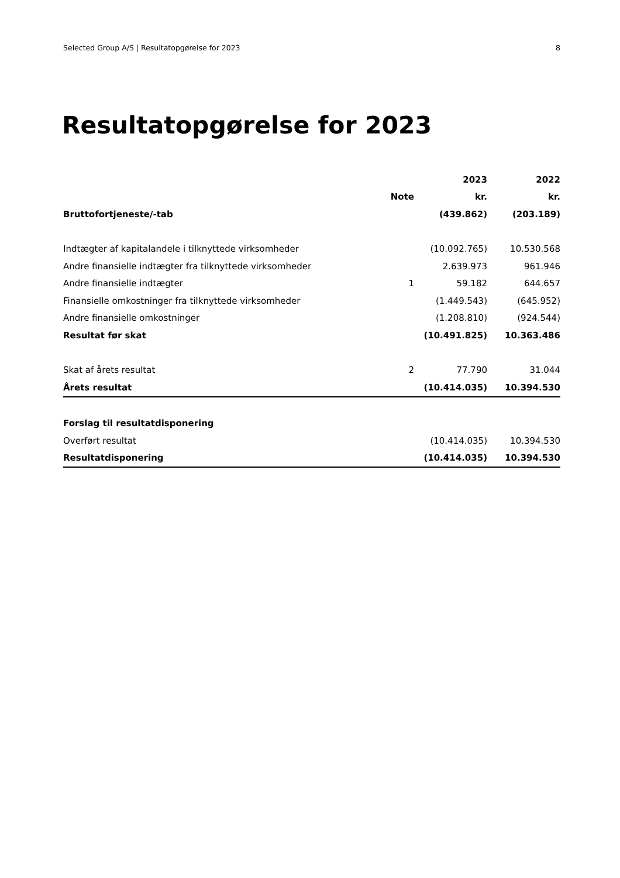Selected Group A/S | Resultatopgørelse for 2023 8
Resultatopgørelse for 2023
| | | 2023 | 2022 |
| --- | --- | --- | --- |
| | Note | kr. | kr. |
| Bruttofortjeneste/-tab | | (439.862) | (203.189) |
| Indtægter af kapitalandele i tilknyttede virksomheder | | (10.092.765) | 10.530.568 |
| Andre finansielle indtægter fra tilknyttede virksomheder | | 2.639.973 | 961.946 |
| Andre finansielle indtægter | 1 | 59.182 | 644.657 |
| Finansielle omkostninger fra tilknyttede virksomheder | | (1.449.543) | (645.952) |
| Andre finansielle omkostninger | | (1.208.810) | (924.544) |
| Resultat før skat | | (10.491.825) | 10.363.486 |
| Skat af årets resultat | 2 | 77.790 | 31.044 |
| Årets resultat | | (10.414.035) | 10.394.530 |
| Forslag til resultatdisponering | | | |
| Overført resultat | | (10.414.035) | 10.394.530 |
| Resultatdisponering | | (10.414.035) | 10.394.530 |